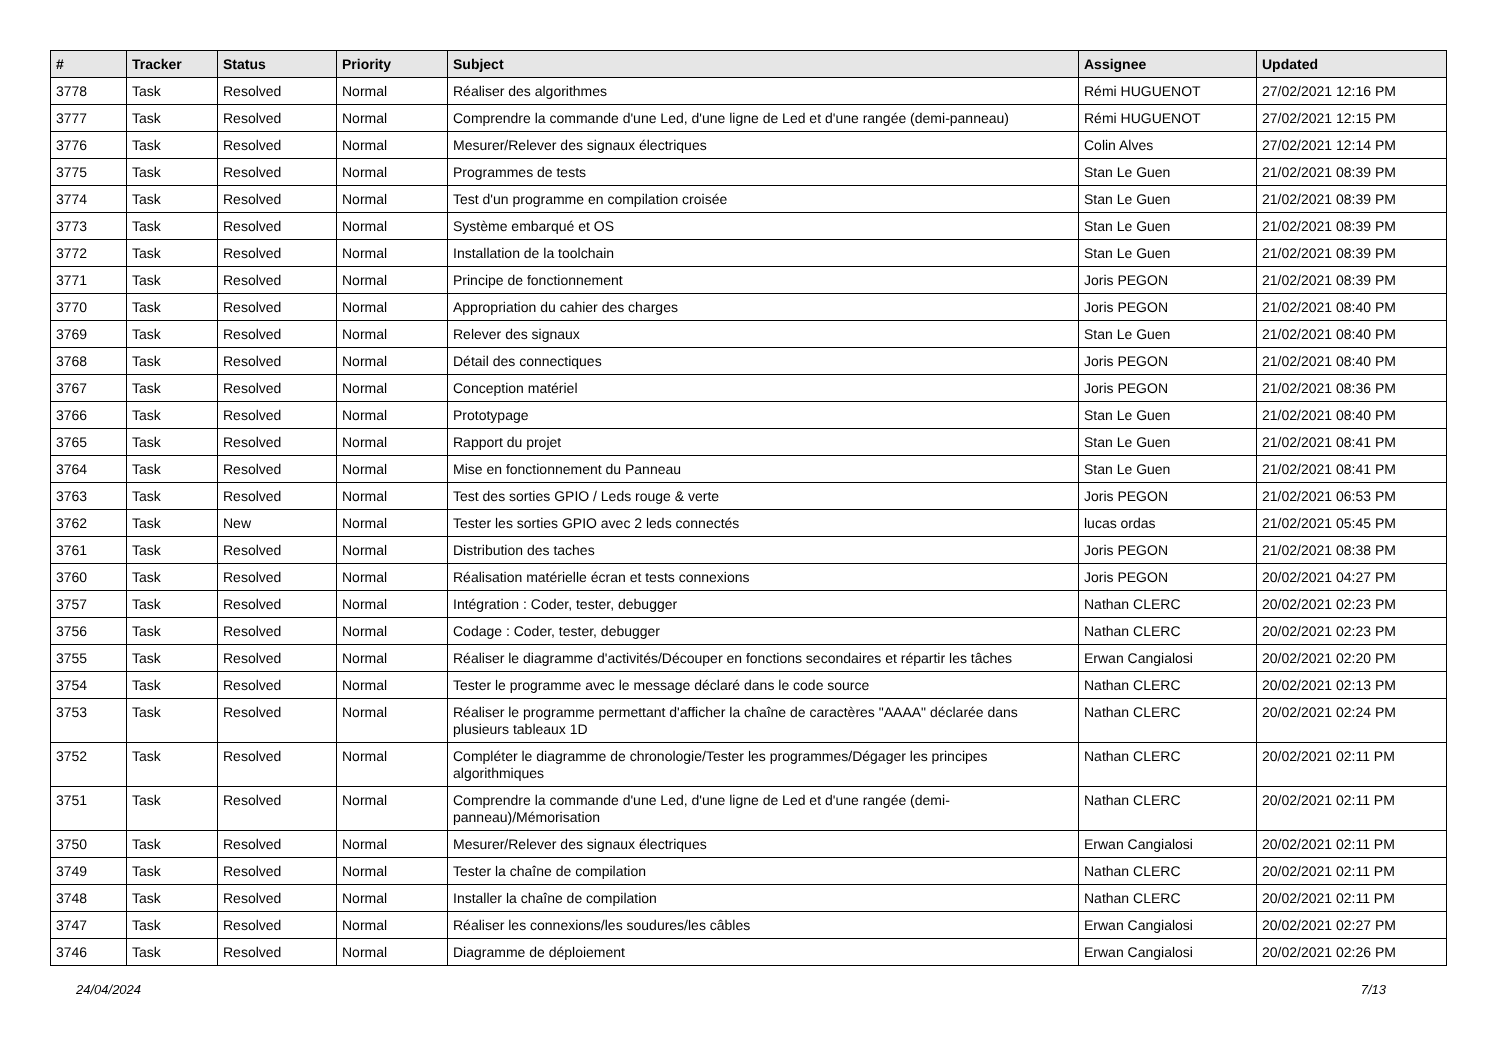| # | Tracker | Status | Priority | Subject | Assignee | Updated |
| --- | --- | --- | --- | --- | --- | --- |
| 3778 | Task | Resolved | Normal | Réaliser des algorithmes | Rémi HUGUENOT | 27/02/2021 12:16 PM |
| 3777 | Task | Resolved | Normal | Comprendre la commande d'une Led, d'une ligne de Led et d'une rangée (demi-panneau) | Rémi HUGUENOT | 27/02/2021 12:15 PM |
| 3776 | Task | Resolved | Normal | Mesurer/Relever des signaux électriques | Colin Alves | 27/02/2021 12:14 PM |
| 3775 | Task | Resolved | Normal | Programmes de tests | Stan Le Guen | 21/02/2021 08:39 PM |
| 3774 | Task | Resolved | Normal | Test d'un programme en compilation croisée | Stan Le Guen | 21/02/2021 08:39 PM |
| 3773 | Task | Resolved | Normal | Système embarqué et OS | Stan Le Guen | 21/02/2021 08:39 PM |
| 3772 | Task | Resolved | Normal | Installation de la toolchain | Stan Le Guen | 21/02/2021 08:39 PM |
| 3771 | Task | Resolved | Normal | Principe de fonctionnement | Joris PEGON | 21/02/2021 08:39 PM |
| 3770 | Task | Resolved | Normal | Appropriation du cahier des charges | Joris PEGON | 21/02/2021 08:40 PM |
| 3769 | Task | Resolved | Normal | Relever des signaux | Stan Le Guen | 21/02/2021 08:40 PM |
| 3768 | Task | Resolved | Normal | Détail des connectiques | Joris PEGON | 21/02/2021 08:40 PM |
| 3767 | Task | Resolved | Normal | Conception matériel | Joris PEGON | 21/02/2021 08:36 PM |
| 3766 | Task | Resolved | Normal | Prototypage | Stan Le Guen | 21/02/2021 08:40 PM |
| 3765 | Task | Resolved | Normal | Rapport du projet | Stan Le Guen | 21/02/2021 08:41 PM |
| 3764 | Task | Resolved | Normal | Mise en fonctionnement du Panneau | Stan Le Guen | 21/02/2021 08:41 PM |
| 3763 | Task | Resolved | Normal | Test des sorties GPIO / Leds rouge & verte | Joris PEGON | 21/02/2021 06:53 PM |
| 3762 | Task | New | Normal | Tester les sorties GPIO avec 2 leds connectés | lucas ordas | 21/02/2021 05:45 PM |
| 3761 | Task | Resolved | Normal | Distribution des taches | Joris PEGON | 21/02/2021 08:38 PM |
| 3760 | Task | Resolved | Normal | Réalisation matérielle écran et tests connexions | Joris PEGON | 20/02/2021 04:27 PM |
| 3757 | Task | Resolved | Normal | Intégration : Coder, tester, debugger | Nathan CLERC | 20/02/2021 02:23 PM |
| 3756 | Task | Resolved | Normal | Codage : Coder, tester, debugger | Nathan CLERC | 20/02/2021 02:23 PM |
| 3755 | Task | Resolved | Normal | Réaliser le diagramme d'activités/Découper en fonctions secondaires et répartir les tâches | Erwan Cangialosi | 20/02/2021 02:20 PM |
| 3754 | Task | Resolved | Normal | Tester le programme avec le message déclaré dans le code source | Nathan CLERC | 20/02/2021 02:13 PM |
| 3753 | Task | Resolved | Normal | Réaliser le programme permettant d'afficher la chaîne de caractères "AAAA" déclarée dans plusieurs tableaux 1D | Nathan CLERC | 20/02/2021 02:24 PM |
| 3752 | Task | Resolved | Normal | Compléter le diagramme de chronologie/Tester les programmes/Dégager les principes algorithmiques | Nathan CLERC | 20/02/2021 02:11 PM |
| 3751 | Task | Resolved | Normal | Comprendre la commande d'une Led, d'une ligne de Led et d'une rangée (demi-panneau)/Mémorisation | Nathan CLERC | 20/02/2021 02:11 PM |
| 3750 | Task | Resolved | Normal | Mesurer/Relever des signaux électriques | Erwan Cangialosi | 20/02/2021 02:11 PM |
| 3749 | Task | Resolved | Normal | Tester la chaîne de compilation | Nathan CLERC | 20/02/2021 02:11 PM |
| 3748 | Task | Resolved | Normal | Installer la chaîne de compilation | Nathan CLERC | 20/02/2021 02:11 PM |
| 3747 | Task | Resolved | Normal | Réaliser les connexions/les soudures/les câbles | Erwan Cangialosi | 20/02/2021 02:27 PM |
| 3746 | Task | Resolved | Normal | Diagramme de déploiement | Erwan Cangialosi | 20/02/2021 02:26 PM |
24/04/2024 7/13